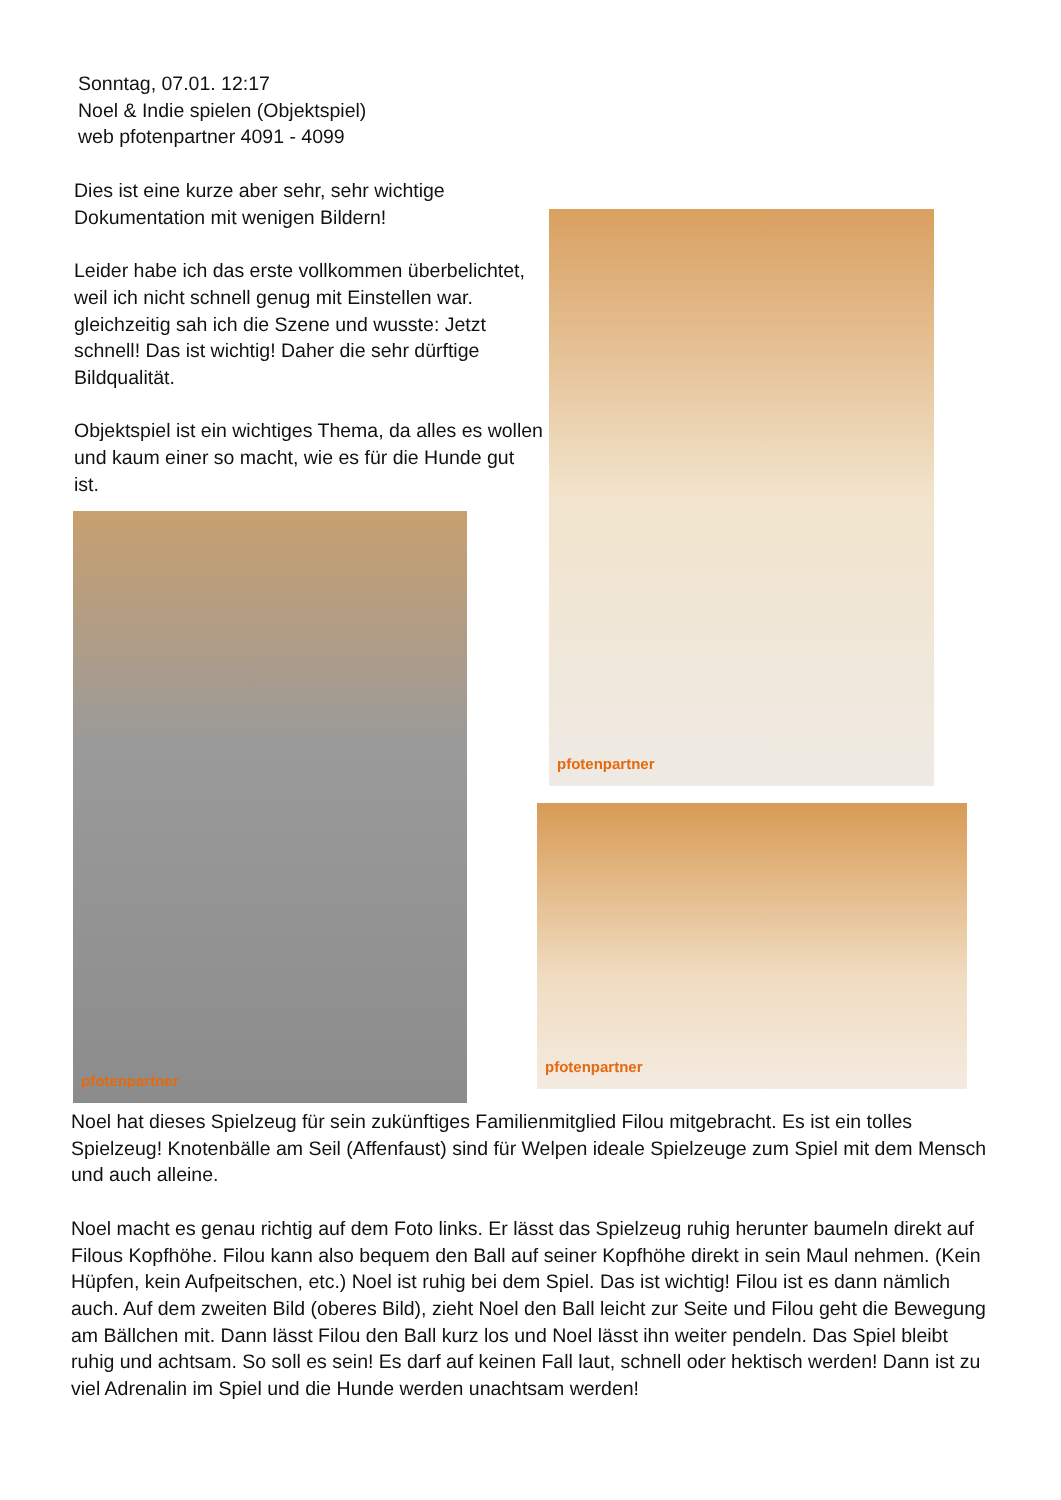Sonntag, 07.01. 12:17
Noel & Indie spielen (Objektspiel)
web pfotenpartner 4091 - 4099
Dies ist eine kurze aber sehr, sehr wichtige Dokumentation mit wenigen Bildern!
Leider habe ich das erste vollkommen überbelichtet, weil ich nicht schnell genug mit Einstellen war. gleichzeitig sah ich die Szene und wusste: Jetzt schnell! Das ist wichtig! Daher die sehr dürftige Bildqualität.
Objektspiel ist ein wichtiges Thema, da alles es wollen und kaum einer so macht, wie es für die Hunde gut ist.
pfotenpartner
pfotenpartner
pfotenpartner
Noel hat dieses Spielzeug für sein zukünftiges Familienmitglied Filou mitgebracht. Es ist ein tolles Spielzeug! Knotenbälle am Seil (Affenfaust) sind für Welpen ideale Spielzeuge zum Spiel mit dem Mensch und auch alleine.
Noel macht es genau richtig auf dem Foto links. Er lässt das Spielzeug ruhig herunter baumeln direkt auf Filous Kopfhöhe. Filou kann also bequem den Ball auf seiner Kopfhöhe direkt in sein Maul nehmen. (Kein Hüpfen, kein Aufpeitschen, etc.) Noel ist ruhig bei dem Spiel. Das ist wichtig! Filou ist es dann nämlich auch. Auf dem zweiten Bild (oberes Bild), zieht Noel den Ball leicht zur Seite und Filou geht die Bewegung am Bällchen mit. Dann lässt Filou den Ball kurz los und Noel lässt ihn weiter pendeln. Das Spiel bleibt ruhig und achtsam. So soll es sein! Es darf auf keinen Fall laut, schnell oder hektisch werden! Dann ist zu viel Adrenalin im Spiel und die Hunde werden unachtsam werden!